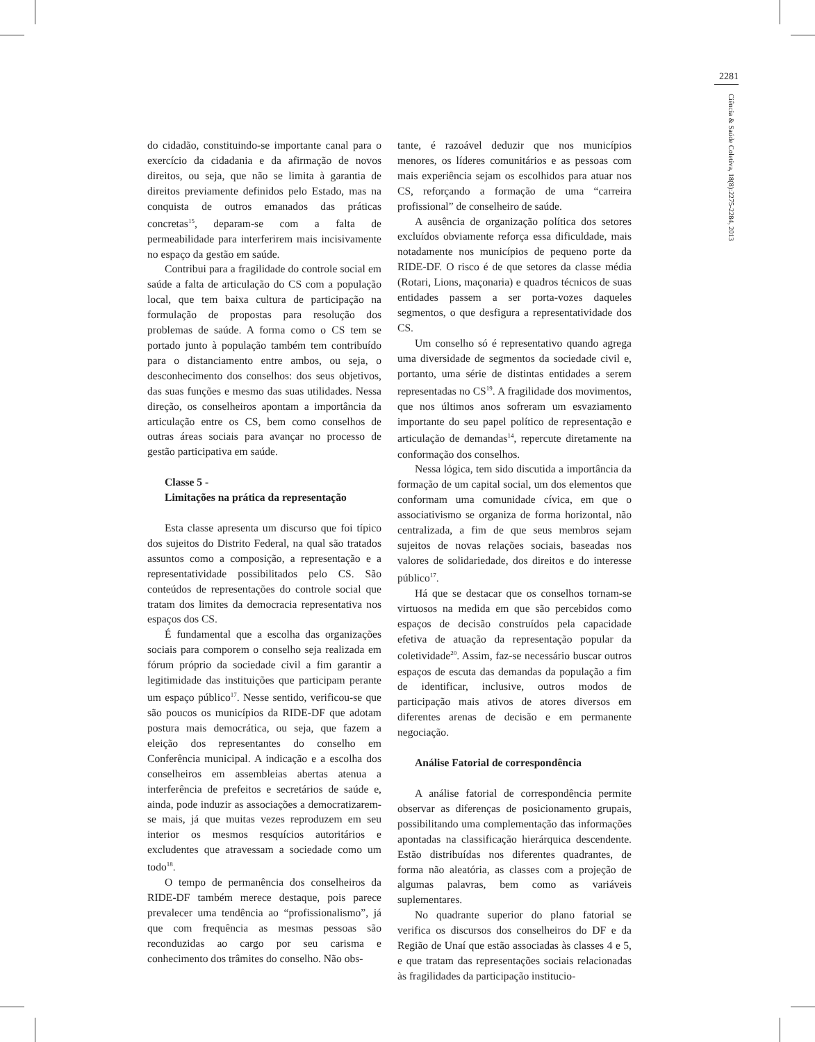2281
Ciência & Saúde Coletiva, 18(8):2275-2284, 2013
do cidadão, constituindo-se importante canal para o exercício da cidadania e da afirmação de novos direitos, ou seja, que não se limita à garantia de direitos previamente definidos pelo Estado, mas na conquista de outros emanados das práticas concretas<sup>15</sup>, deparam-se com a falta de permeabilidade para interferirem mais incisivamente no espaço da gestão em saúde.
Contribui para a fragilidade do controle social em saúde a falta de articulação do CS com a população local, que tem baixa cultura de participação na formulação de propostas para resolução dos problemas de saúde. A forma como o CS tem se portado junto à população também tem contribuído para o distanciamento entre ambos, ou seja, o desconhecimento dos conselhos: dos seus objetivos, das suas funções e mesmo das suas utilidades. Nessa direção, os conselheiros apontam a importância da articulação entre os CS, bem como conselhos de outras áreas sociais para avançar no processo de gestão participativa em saúde.
Classe 5 -
Limitações na prática da representação
Esta classe apresenta um discurso que foi típico dos sujeitos do Distrito Federal, na qual são tratados assuntos como a composição, a representação e a representatividade possibilitados pelo CS. São conteúdos de representações do controle social que tratam dos limites da democracia representativa nos espaços dos CS.
É fundamental que a escolha das organizações sociais para comporem o conselho seja realizada em fórum próprio da sociedade civil a fim garantir a legitimidade das instituições que participam perante um espaço público<sup>17</sup>. Nesse sentido, verificou-se que são poucos os municípios da RIDE-DF que adotam postura mais democrática, ou seja, que fazem a eleição dos representantes do conselho em Conferência municipal. A indicação e a escolha dos conselheiros em assembleias abertas atenua a interferência de prefeitos e secretários de saúde e, ainda, pode induzir as associações a democratizarem-se mais, já que muitas vezes reproduzem em seu interior os mesmos resquícios autoritários e excludentes que atravessam a sociedade como um todo<sup>18</sup>.
O tempo de permanência dos conselheiros da RIDE-DF também merece destaque, pois parece prevalecer uma tendência ao “profissionalismo”, já que com frequência as mesmas pessoas são reconduzidas ao cargo por seu carisma e conhecimento dos trâmites do conselho. Não obs-
tante, é razoável deduzir que nos municípios menores, os líderes comunitários e as pessoas com mais experiência sejam os escolhidos para atuar nos CS, reforçando a formação de uma “carreira profissional” de conselheiro de saúde.
A ausência de organização política dos setores excluídos obviamente reforça essa dificuldade, mais notadamente nos municípios de pequeno porte da RIDE-DF. O risco é de que setores da classe média (Rotari, Lions, maçonaria) e quadros técnicos de suas entidades passem a ser porta-vozes daqueles segmentos, o que desfigura a representatividade dos CS.
Um conselho só é representativo quando agrega uma diversidade de segmentos da sociedade civil e, portanto, uma série de distintas entidades a serem representadas no CS<sup>19</sup>. A fragilidade dos movimentos, que nos últimos anos sofreram um esvaziamento importante do seu papel político de representação e articulação de demandas<sup>14</sup>, repercute diretamente na conformação dos conselhos.
Nessa lógica, tem sido discutida a importância da formação de um capital social, um dos elementos que conformam uma comunidade cívica, em que o associativismo se organiza de forma horizontal, não centralizada, a fim de que seus membros sejam sujeitos de novas relações sociais, baseadas nos valores de solidariedade, dos direitos e do interesse público<sup>17</sup>.
Há que se destacar que os conselhos tornam-se virtuosos na medida em que são percebidos como espaços de decisão construídos pela capacidade efetiva de atuação da representação popular da coletividade<sup>20</sup>. Assim, faz-se necessário buscar outros espaços de escuta das demandas da população a fim de identificar, inclusive, outros modos de participação mais ativos de atores diversos em diferentes arenas de decisão e em permanente negociação.
Análise Fatorial de correspondência
A análise fatorial de correspondência permite observar as diferenças de posicionamento grupais, possibilitando uma complementação das informações apontadas na classificação hierárquica descendente. Estão distribuídas nos diferentes quadrantes, de forma não aleatória, as classes com a projeção de algumas palavras, bem como as variáveis suplementares.
No quadrante superior do plano fatorial se verifica os discursos dos conselheiros do DF e da Região de Unaí que estão associadas às classes 4 e 5, e que tratam das representações sociais relacionadas às fragilidades da participação institucio-